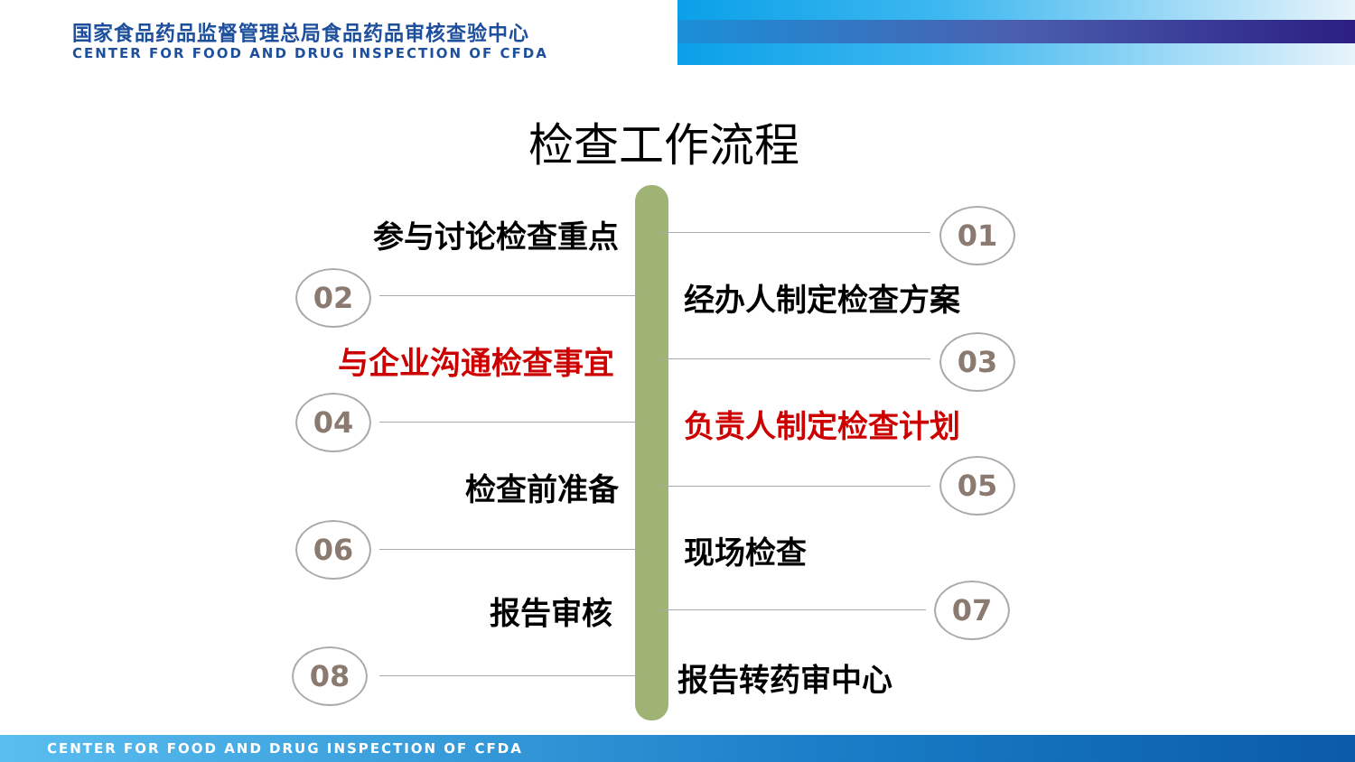国家食品药品监督管理总局食品药品审核查验中心
CENTER FOR FOOD AND DRUG INSPECTION OF CFDA
检查工作流程
参与讨论检查重点 01
02 经办人制定检查方案
与企业沟通检查事宜 03
04 负责人制定检查计划
检查前准备 05
06 现场检查
报告审核 07
08 报告转药审中心
CENTER FOR FOOD AND DRUG INSPECTION OF CFDA